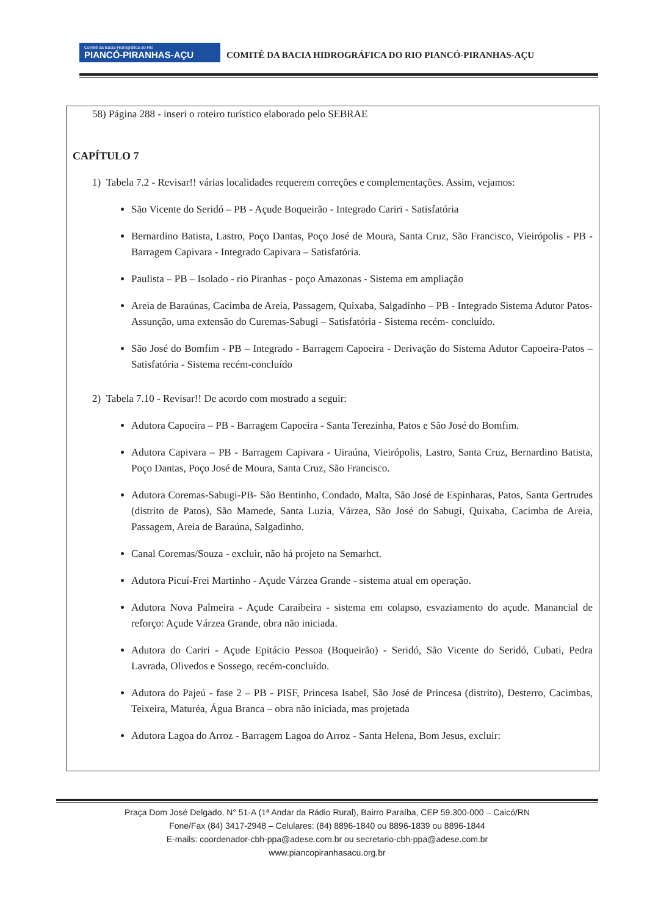Comitê da Bacia Hidrográfica do Rio PIANCÓ-PIRANHAS-AÇU COMITÊ DA BACIA HIDROGRÁFICA DO RIO PIANCÓ-PIRANHAS-AÇU
58) Página 288 - inseri o roteiro turístico elaborado pelo SEBRAE
CAPÍTULO 7
1) Tabela 7.2 - Revisar!! várias localidades requerem correções e complementações. Assim, vejamos:
São Vicente do Seridó – PB - Açude Boqueirão - Integrado Cariri - Satisfatória
Bernardino Batista, Lastro, Poço Dantas, Poço José de Moura, Santa Cruz, São Francisco, Vieirópolis - PB - Barragem Capivara - Integrado Capivara – Satisfatória.
Paulista – PB – Isolado - rio Piranhas - poço Amazonas - Sistema em ampliação
Areia de Baraúnas, Cacimba de Areia, Passagem, Quixaba, Salgadinho – PB - Integrado Sistema Adutor Patos-Assunção, uma extensão do Curemas-Sabugi – Satisfatória - Sistema recém- concluído.
São José do Bomfim - PB – Integrado - Barragem Capoeira - Derivação do Sistema Adutor Capoeira-Patos – Satisfatória - Sistema recém-concluído
2) Tabela 7.10 - Revisar!! De acordo com mostrado a seguir:
Adutora Capoeira – PB - Barragem Capoeira - Santa Terezinha, Patos e São José do Bomfim.
Adutora Capivara – PB - Barragem Capivara - Uiraúna, Vieirópolis, Lastro, Santa Cruz, Bernardino Batista, Poço Dantas, Poço José de Moura, Santa Cruz, São Francisco.
Adutora Coremas-Sabugi-PB- São Bentinho, Condado, Malta, São José de Espinharas, Patos, Santa Gertrudes (distrito de Patos), São Mamede, Santa Luzia, Várzea, São José do Sabugi, Quixaba, Cacimba de Areia, Passagem, Areia de Baraúna, Salgadinho.
Canal Coremas/Souza - excluir, não há projeto na Semarhct.
Adutora Picuí-Frei Martinho - Açude Várzea Grande - sistema atual em operação.
Adutora Nova Palmeira - Açude Caraibeira - sistema em colapso, esvaziamento do açude. Manancial de reforço: Açude Várzea Grande, obra não iniciada.
Adutora do Cariri - Açude Epitácio Pessoa (Boqueirão) - Seridó, São Vicente do Seridó, Cubati, Pedra Lavrada, Olivedos e Sossego, recém-concluído.
Adutora do Pajeú - fase 2 – PB - PISF, Princesa Isabel, São José de Princesa (distrito), Desterro, Cacimbas, Teixeira, Maturéa, Água Branca – obra não iniciada, mas projetada
Adutora Lagoa do Arroz - Barragem Lagoa do Arroz - Santa Helena, Bom Jesus, excluir:
Praça Dom José Delgado, N° 51-A (1ª Andar da Rádio Rural), Bairro Paraíba, CEP 59.300-000 – Caicó/RN
Fone/Fax (84) 3417-2948 – Celulares: (84) 8896-1840 ou 8896-1839 ou 8896-1844
E-mails: coordenador-cbh-ppa@adese.com.br ou secretario-cbh-ppa@adese.com.br
www.piancopiranhasacu.org.br